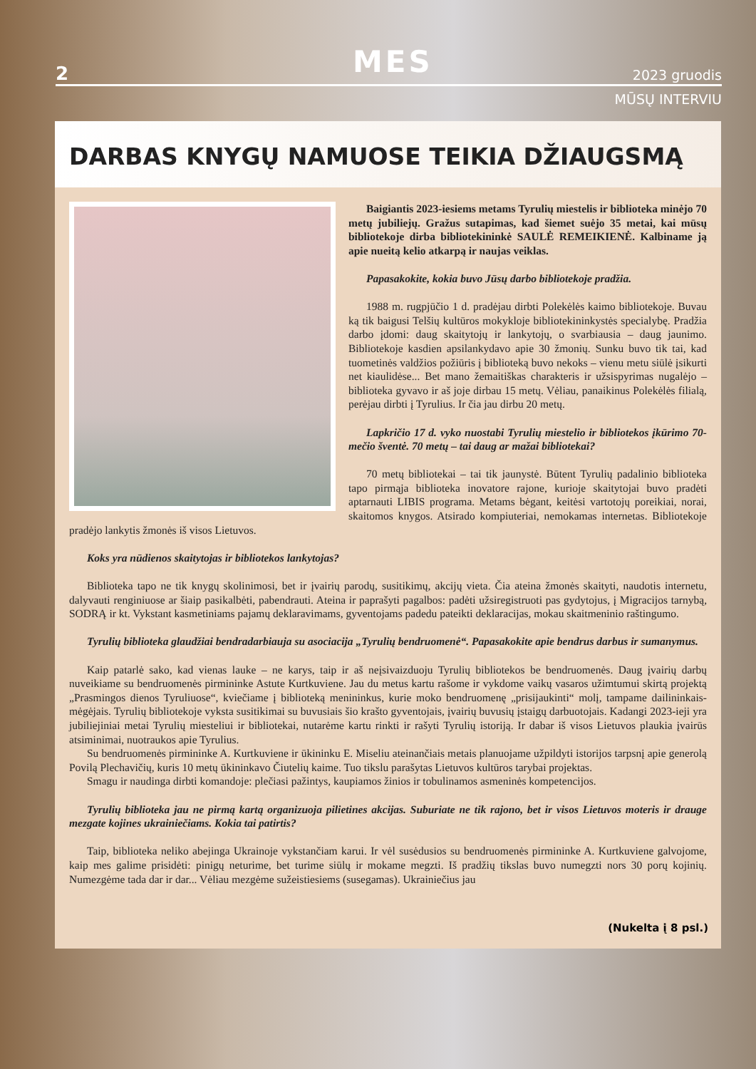2 MES 2023 gruodis
MŪSŲ INTERVIU
DARBAS KNYGŲ NAMUOSE TEIKIA DŽIAUGSMĄ
Baigiantis 2023-iesiems metams Tyrulių miestelis ir biblioteka minėjo 70 metų jubiliejų. Gražus sutapimas, kad šiemet suėjo 35 metai, kai mūsų bibliotekoje dirba bibliotekininkė SAULĖ REMEIKIENĖ. Kalbiname ją apie nueitą kelio atkarpą ir naujas veiklas.
Papasakokite, kokia buvo Jūsų darbo bibliotekoje pradžia.
1988 m. rugpjūčio 1 d. pradėjau dirbti Polekėlės kaimo bibliotekoje. Buvau ką tik baigusi Telšių kultūros mokykloje bibliotekininkystės specialybę. Pradžia darbo įdomi: daug skaitytojų ir lankytojų, o svarbiausia – daug jaunimo. Bibliotekoje kasdien apsilankydavo apie 30 žmonių. Sunku buvo tik tai, kad tuometinės valdžios požiūris į biblioteką buvo nekoks – vienu metu siūlė įsikurti net kiaulidėse... Bet mano žemaitiškas charakteris ir užsispyrimas nugalėjo – biblioteka gyvavo ir aš joje dirbau 15 metų. Vėliau, panaikinus Polekėlės filialą, perėjau dirbti į Tyrulius. Ir čia jau dirbu 20 metų.
Lapkričio 17 d. vyko nuostabi Tyrulių miestelio ir bibliotekos įkūrimo 70-mečio šventė. 70 metų – tai daug ar mažai bibliotekai?
70 metų bibliotekai – tai tik jaunystė. Būtent Tyrulių padalinio biblioteka tapo pirmąja biblioteka inovatore rajone, kurioje skaitytojai buvo pradėti aptarnauti LIBIS programa. Metams bėgant, keitėsi vartotojų poreikiai, norai, skaitomos knygos. Atsirado kompiuteriai, nemokamas internetas. Bibliotekoje pradėjo lankytis žmonės iš visos Lietuvos.
Koks yra nūdienos skaitytojas ir bibliotekos lankytojas?
Biblioteka tapo ne tik knygų skolinimosi, bet ir įvairių parodų, susitikimų, akcijų vieta. Čia ateina žmonės skaityti, naudotis internetu, dalyvauti renginiuose ar šiaip pasikalbėti, pabendrauti. Ateina ir paprašyti pagalbos: padėti užsiregistruoti pas gydytojus, į Migracijos tarnybą, SODRĄ ir kt. Vykstant kasmetiniams pajamų deklaravimams, gyventojams padedu pateikti deklaracijas, mokau skaitmeninio raštingumo.
Tyrulių biblioteka glaudžiai bendradarbiauja su asociacija „Tyrulių bendruomenė“. Papasakokite apie bendrus darbus ir sumanymus.
Kaip patarlė sako, kad vienas lauke – ne karys, taip ir aš neįsivaizduoju Tyrulių bibliotekos be bendruomenės. Daug įvairių darbų nuveikiame su bendruomenės pirmininke Astute Kurtkuviene. Jau du metus kartu rašome ir vykdome vaikų vasaros užimtumui skirtą projektą „Prasmingos dienos Tyruliuose“, kviečiame į biblioteką menininkus, kurie moko bendruomenę „prisijaukinti“ molį, tampame dailininkais-mėgėjais. Tyrulių bibliotekoje vyksta susitikimai su buvusiais šio krašto gyventojais, įvairių buvusių įstaigų darbuotojais. Kadangi 2023-ieji yra jubiliejiniai metai Tyrulių miesteliui ir bibliotekai, nutarėme kartu rinkti ir rašyti Tyrulių istoriją. Ir dabar iš visos Lietuvos plaukia įvairūs atsiminimai, nuotraukos apie Tyrulius.
Su bendruomenės pirmininke A. Kurtkuviene ir ūkininku E. Miseliu ateinančiais metais planuojame užpildyti istorijos tarpsnį apie generolą Povilą Plechavičių, kuris 10 metų ūkininkavo Čiutelių kaime. Tuo tikslu parašytas Lietuvos kultūros tarybai projektas.
Smagu ir naudinga dirbti komandoje: plečiasi pažintys, kaupiamos žinios ir tobulinamos asmeninės kompetencijos.
Tyrulių biblioteka jau ne pirmą kartą organizuoja pilietines akcijas. Suburiate ne tik rajono, bet ir visos Lietuvos moteris ir drauge mezgate kojines ukrainiečiams. Kokia tai patirtis?
Taip, biblioteka neliko abejinga Ukrainoje vykstančiam karui. Ir vėl susėdusios su bendruomenės pirmininke A. Kurtkuviene galvojome, kaip mes galime prisidėti: pinigų neturime, bet turime siūlų ir mokame megzti. Iš pradžių tikslas buvo numegzti nors 30 porų kojinių. Numezgėme tada dar ir dar... Vėliau mezgėme sužeistiesiems (susegamas). Ukrainiečius jau
(Nukelta į 8 psl.)